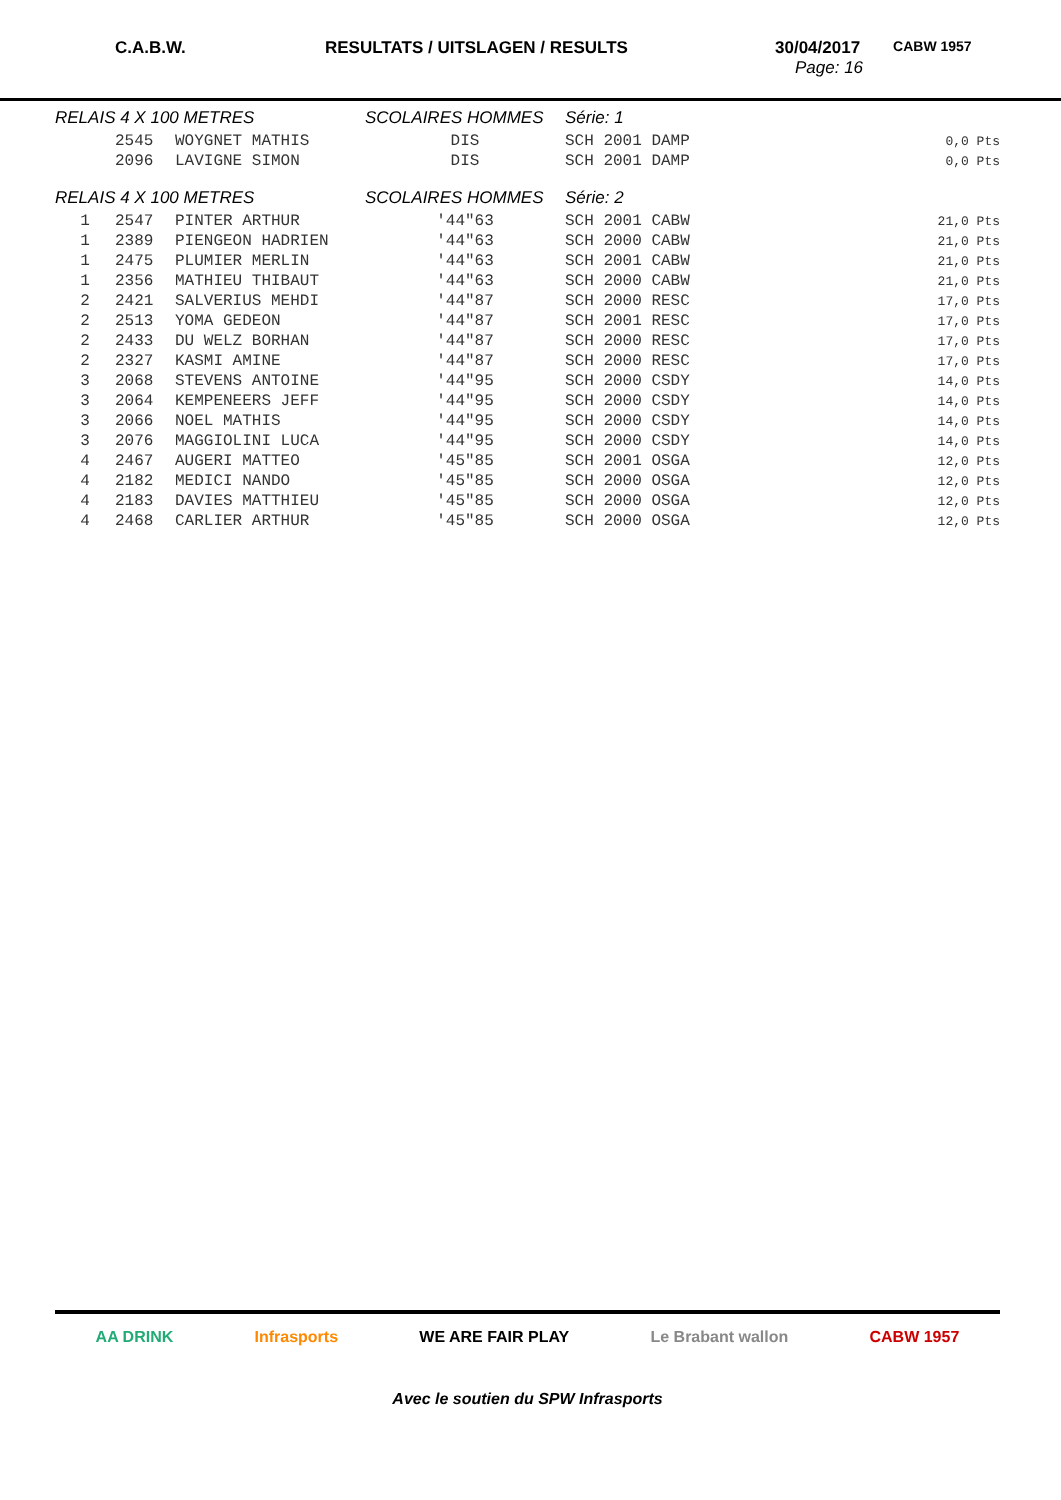C.A.B.W. RESULTATS / UITSLAGEN / RESULTS 30/04/2017
Page: 16
CABW 1957
| RELAIS 4 X 100 METRES | | | SCOLAIRES HOMMES | Série: 1 | |
| | 2545 | WOYGNET MATHIS | DIS | SCH 2001 DAMP | 0,0 Pts |
| | 2096 | LAVIGNE SIMON | DIS | SCH 2001 DAMP | 0,0 Pts |
| RELAIS 4 X 100 METRES | | | SCOLAIRES HOMMES | Série: 2 | |
| 1 | 2547 | PINTER ARTHUR | '44"63 | SCH 2001 CABW | 21,0 Pts |
| 1 | 2389 | PIENGEON HADRIEN | '44"63 | SCH 2000 CABW | 21,0 Pts |
| 1 | 2475 | PLUMIER MERLIN | '44"63 | SCH 2001 CABW | 21,0 Pts |
| 1 | 2356 | MATHIEU THIBAUT | '44"63 | SCH 2000 CABW | 21,0 Pts |
| 2 | 2421 | SALVERIUS MEHDI | '44"87 | SCH 2000 RESC | 17,0 Pts |
| 2 | 2513 | YOMA GEDEON | '44"87 | SCH 2001 RESC | 17,0 Pts |
| 2 | 2433 | DU WELZ BORHAN | '44"87 | SCH 2000 RESC | 17,0 Pts |
| 2 | 2327 | KASMI AMINE | '44"87 | SCH 2000 RESC | 17,0 Pts |
| 3 | 2068 | STEVENS ANTOINE | '44"95 | SCH 2000 CSDY | 14,0 Pts |
| 3 | 2064 | KEMPENEERS JEFF | '44"95 | SCH 2000 CSDY | 14,0 Pts |
| 3 | 2066 | NOEL MATHIS | '44"95 | SCH 2000 CSDY | 14,0 Pts |
| 3 | 2076 | MAGGIOLINI LUCA | '44"95 | SCH 2000 CSDY | 14,0 Pts |
| 4 | 2467 | AUGERI MATTEO | '45"85 | SCH 2001 OSGA | 12,0 Pts |
| 4 | 2182 | MEDICI NANDO | '45"85 | SCH 2000 OSGA | 12,0 Pts |
| 4 | 2183 | DAVIES MATTHIEU | '45"85 | SCH 2000 OSGA | 12,0 Pts |
| 4 | 2468 | CARLIER ARTHUR | '45"85 | SCH 2000 OSGA | 12,0 Pts |
AA DRINK Infrasports WE ARE FAIR PLAY Le Brabant wallon CABW 1957
Avec le soutien du SPW Infrasports